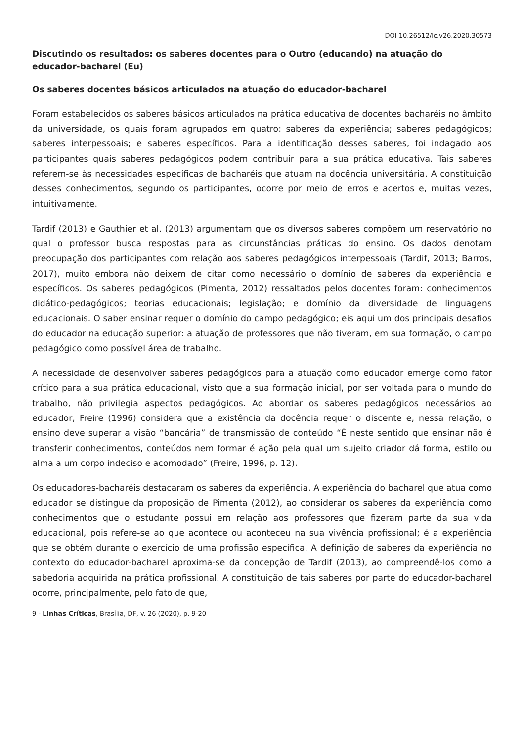DOI 10.26512/lc.v26.2020.30573
Discutindo os resultados: os saberes docentes para o Outro (educando) na atuação do educador-bacharel (Eu)
Os saberes docentes básicos articulados na atuação do educador-bacharel
Foram estabelecidos os saberes básicos articulados na prática educativa de docentes bacharéis no âmbito da universidade, os quais foram agrupados em quatro: saberes da experiência; saberes pedagógicos; saberes interpessoais; e saberes específicos. Para a identificação desses saberes, foi indagado aos participantes quais saberes pedagógicos podem contribuir para a sua prática educativa. Tais saberes referem-se às necessidades específicas de bacharéis que atuam na docência universitária. A constituição desses conhecimentos, segundo os participantes, ocorre por meio de erros e acertos e, muitas vezes, intuitivamente.
Tardif (2013) e Gauthier et al. (2013) argumentam que os diversos saberes compõem um reservatório no qual o professor busca respostas para as circunstâncias práticas do ensino. Os dados denotam preocupação dos participantes com relação aos saberes pedagógicos interpessoais (Tardif, 2013; Barros, 2017), muito embora não deixem de citar como necessário o domínio de saberes da experiência e específicos. Os saberes pedagógicos (Pimenta, 2012) ressaltados pelos docentes foram: conhecimentos didático-pedagógicos; teorias educacionais; legislação; e domínio da diversidade de linguagens educacionais. O saber ensinar requer o domínio do campo pedagógico; eis aqui um dos principais desafios do educador na educação superior: a atuação de professores que não tiveram, em sua formação, o campo pedagógico como possível área de trabalho.
A necessidade de desenvolver saberes pedagógicos para a atuação como educador emerge como fator crítico para a sua prática educacional, visto que a sua formação inicial, por ser voltada para o mundo do trabalho, não privilegia aspectos pedagógicos. Ao abordar os saberes pedagógicos necessários ao educador, Freire (1996) considera que a existência da docência requer o discente e, nessa relação, o ensino deve superar a visão “bancária” de transmissão de conteúdo “É neste sentido que ensinar não é transferir conhecimentos, conteúdos nem formar é ação pela qual um sujeito criador dá forma, estilo ou alma a um corpo indeciso e acomodado” (Freire, 1996, p. 12).
Os educadores-bacharéis destacaram os saberes da experiência. A experiência do bacharel que atua como educador se distingue da proposição de Pimenta (2012), ao considerar os saberes da experiência como conhecimentos que o estudante possui em relação aos professores que fizeram parte da sua vida educacional, pois refere-se ao que acontece ou aconteceu na sua vivência profissional; é a experiência que se obtém durante o exercício de uma profissão específica. A definição de saberes da experiência no contexto do educador-bacharel aproxima-se da concepção de Tardif (2013), ao compreendê-los como a sabedoria adquirida na prática profissional. A constituição de tais saberes por parte do educador-bacharel ocorre, principalmente, pelo fato de que,
9 - Linhas Críticas, Brasília, DF, v. 26 (2020), p. 9-20